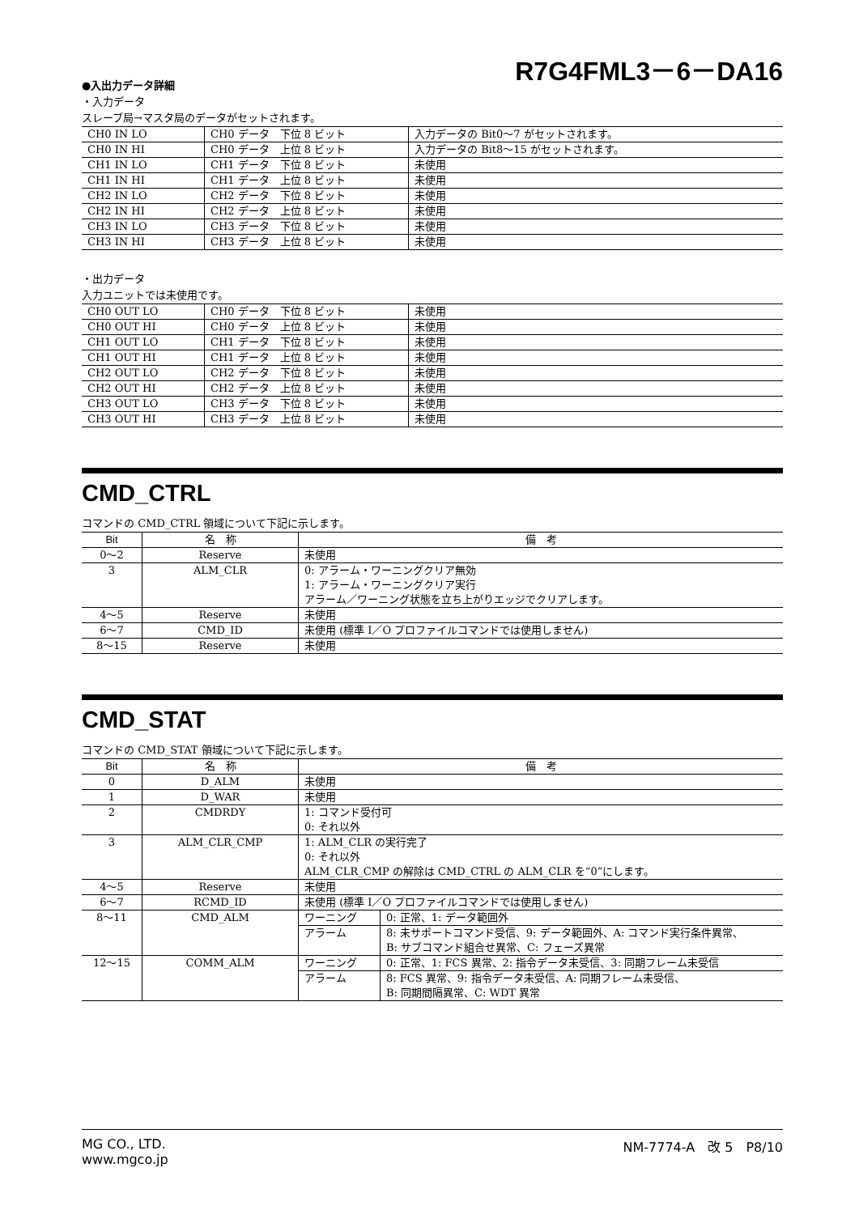R7G4FML3－6－DA16
●入出力データ詳細
・入力データ
スレーブ局→マスタ局のデータがセットされます。
| CH0 IN LO | CH0 データ 下位 8 ビット | 入力データの Bit0～7 がセットされます。 |
| CH0 IN HI | CH0 データ 上位 8 ビット | 入力データの Bit8～15 がセットされます。 |
| CH1 IN LO | CH1 データ 下位 8 ビット | 未使用 |
| CH1 IN HI | CH1 データ 上位 8 ビット | 未使用 |
| CH2 IN LO | CH2 データ 下位 8 ビット | 未使用 |
| CH2 IN HI | CH2 データ 上位 8 ビット | 未使用 |
| CH3 IN LO | CH3 データ 下位 8 ビット | 未使用 |
| CH3 IN HI | CH3 データ 上位 8 ビット | 未使用 |
・出力データ
入力ユニットでは未使用です。
| CH0 OUT LO | CH0 データ 下位 8 ビット | 未使用 |
| CH0 OUT HI | CH0 データ 上位 8 ビット | 未使用 |
| CH1 OUT LO | CH1 データ 下位 8 ビット | 未使用 |
| CH1 OUT HI | CH1 データ 上位 8 ビット | 未使用 |
| CH2 OUT LO | CH2 データ 下位 8 ビット | 未使用 |
| CH2 OUT HI | CH2 データ 上位 8 ビット | 未使用 |
| CH3 OUT LO | CH3 データ 下位 8 ビット | 未使用 |
| CH3 OUT HI | CH3 データ 上位 8 ビット | 未使用 |
CMD_CTRL
コマンドの CMD_CTRL 領域について下記に示します。
| Bit | 名 称 | 備 考 |
| --- | --- | --- |
| 0～2 | Reserve | 未使用 |
| 3 | ALM_CLR | 0: アラーム・ワーニングクリア無効 1: アラーム・ワーニングクリア実行 アラーム／ワーニング状態を立ち上がりエッジでクリアします。 |
| 4～5 | Reserve | 未使用 |
| 6～7 | CMD_ID | 未使用 (標準 I／O プロファイルコマンドでは使用しません) |
| 8～15 | Reserve | 未使用 |
CMD_STAT
コマンドの CMD_STAT 領域について下記に示します。
| Bit | 名 称 | 備 考 | |
| --- | --- | --- | --- |
| 0 | D_ALM | 未使用 | |
| 1 | D_WAR | 未使用 | |
| 2 | CMDRDY | 1: コマンド受付可 0: それ以外 | |
| 3 | ALM_CLR_CMP | 1: ALM_CLR の実行完了 0: それ以外 ALM_CLR_CMP の解除は CMD_CTRL の ALM_CLR を“0”にします。 | |
| 4～5 | Reserve | 未使用 | |
| 6～7 | RCMD_ID | 未使用 (標準 I／O プロファイルコマンドでは使用しません) | |
| 8～11 | CMD_ALM | ワーニング | 0: 正常、1: データ範囲外 |
| | | アラーム | 8: 未サポートコマンド受信、9: データ範囲外、A: コマンド実行条件異常、 B: サブコマンド組合せ異常、C: フェーズ異常 |
| 12～15 | COMM_ALM | ワーニング | 0: 正常、1: FCS 異常、2: 指令データ未受信、3: 同期フレーム未受信 |
| | | アラーム | 8: FCS 異常、9: 指令データ未受信、A: 同期フレーム未受信、 B: 同期間隔異常、C: WDT 異常 |
MG CO., LTD.
www.mgco.jp
NM-7774-A　改 5　P8/10